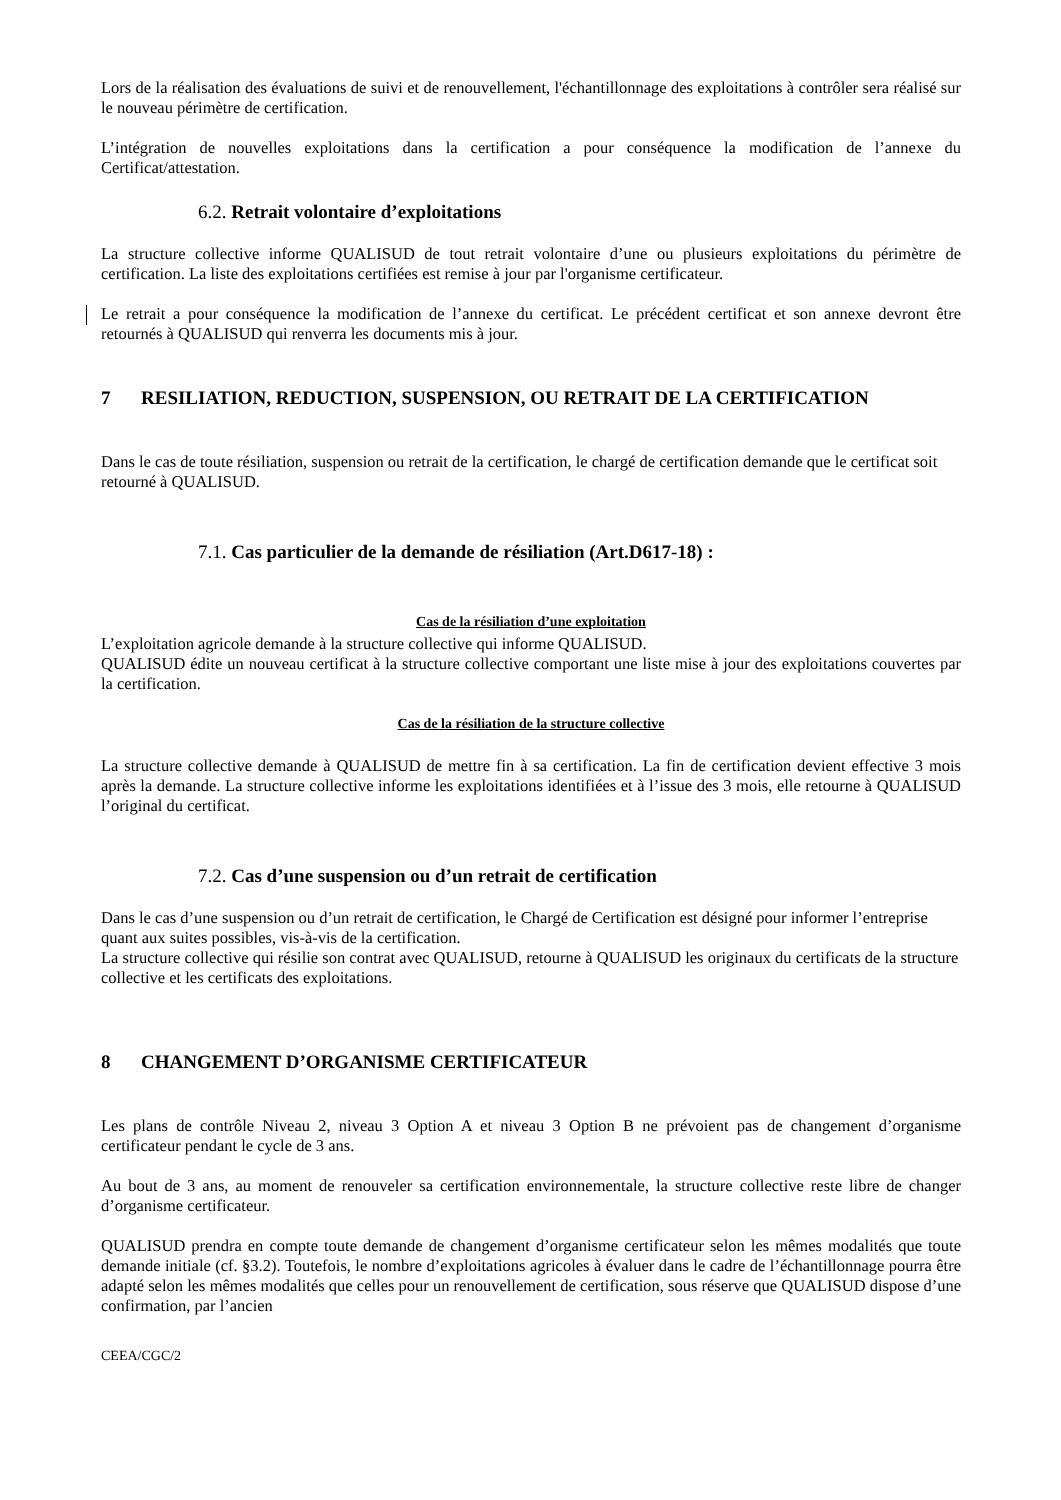Lors de la réalisation des évaluations de suivi et de renouvellement, l'échantillonnage des exploitations à contrôler sera réalisé sur le nouveau périmètre de certification.
L’intégration de nouvelles exploitations dans la certification a pour conséquence la modification de l’annexe du Certificat/attestation.
6.2. Retrait volontaire d’exploitations
La structure collective informe QUALISUD de tout retrait volontaire d’une ou plusieurs exploitations du périmètre de certification. La liste des exploitations certifiées est remise à jour par l'organisme certificateur.
Le retrait a pour conséquence la modification de l’annexe du certificat. Le précédent certificat et son annexe devront être retournés à QUALISUD qui renverra les documents mis à jour.
7 RESILIATION, REDUCTION, SUSPENSION, OU RETRAIT DE LA CERTIFICATION
Dans le cas de toute résiliation, suspension ou retrait de la certification, le chargé de certification demande que le certificat soit retourné à QUALISUD.
7.1. Cas particulier de la demande de résiliation (Art.D617-18) :
Cas de la résiliation d’une exploitation
L’exploitation agricole demande à la structure collective qui informe QUALISUD.
QUALISUD édite un nouveau certificat à la structure collective comportant une liste mise à jour des exploitations couvertes par la certification.
Cas de la résiliation de la structure collective
La structure collective demande à QUALISUD de mettre fin à sa certification. La fin de certification devient effective 3 mois après la demande. La structure collective informe les exploitations identifiées et à l’issue des 3 mois, elle retourne à QUALISUD l’original du certificat.
7.2. Cas d’une suspension ou d’un retrait de certification
Dans le cas d’une suspension ou d’un retrait de certification, le Chargé de Certification est désigné pour informer l’entreprise quant aux suites possibles, vis-à-vis de la certification.
La structure collective qui résilie son contrat avec QUALISUD, retourne à QUALISUD les originaux du certificats de la structure collective et les certificats des exploitations.
8 CHANGEMENT D’ORGANISME CERTIFICATEUR
Les plans de contrôle Niveau 2, niveau 3 Option A et niveau 3 Option B ne prévoient pas de changement d’organisme certificateur pendant le cycle de 3 ans.
Au bout de 3 ans, au moment de renouveler sa certification environnementale, la structure collective reste libre de changer d’organisme certificateur.
QUALISUD prendra en compte toute demande de changement d’organisme certificateur selon les mêmes modalités que toute demande initiale (cf. §3.2). Toutefois, le nombre d’exploitations agricoles à évaluer dans le cadre de l’échantillonnage pourra être adapté selon les mêmes modalités que celles pour un renouvellement de certification, sous réserve que QUALISUD dispose d’une confirmation, par l’ancien
CEEA/CGC/2